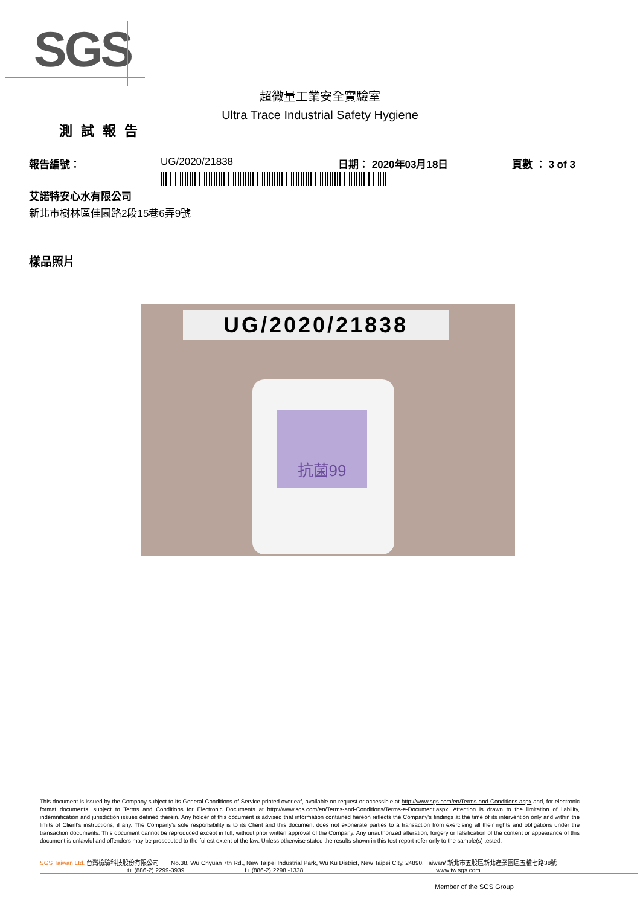SGS
超微量工業安全實驗室
Ultra Trace Industrial Safety Hygiene
測試報告
報告編號： UG/2020/21838 日期： 2020年03月18日 頁數 ： 3 of 3
艾諾特安心水有限公司
新北市樹林區佳園路2段15巷6弄9號
樣品照片
UG/2020/21838
抗菌99
This document is issued by the Company subject to its General Conditions of Service printed overleaf, available on request or accessible at http://www.sgs.com/en/Terms-and-Conditions.aspx and, for electronic format documents, subject to Terms and Conditions for Electronic Documents at http://www.sgs.com/en/Terms-and-Conditions/Terms-e-Document.aspx. Attention is drawn to the limitation of liability, indemnification and jurisdiction issues defined therein. Any holder of this document is advised that information contained hereon reflects the Company's findings at the time of its intervention only and within the limits of Client's instructions, if any. The Company's sole responsibility is to its Client and this document does not exonerate parties to a transaction from exercising all their rights and obligations under the transaction documents. This document cannot be reproduced except in full, without prior written approval of the Company. Any unauthorized alteration, forgery or falsification of the content or appearance of this document is unlawful and offenders may be prosecuted to the fullest extent of the law. Unless otherwise stated the results shown in this test report refer only to the sample(s) tested.
SGS Taiwan Ltd. 台灣檢驗科技股份有限公司 No.38, Wu Chyuan 7th Rd., New Taipei Industrial Park, Wu Ku District, New Taipei City, 24890, Taiwan/ 新北市五股區新北產業園區五權七路38號
t+ (886-2) 2299-3939 f+ (886-2) 2298 -1338 www.tw.sgs.com
Member of the SGS Group